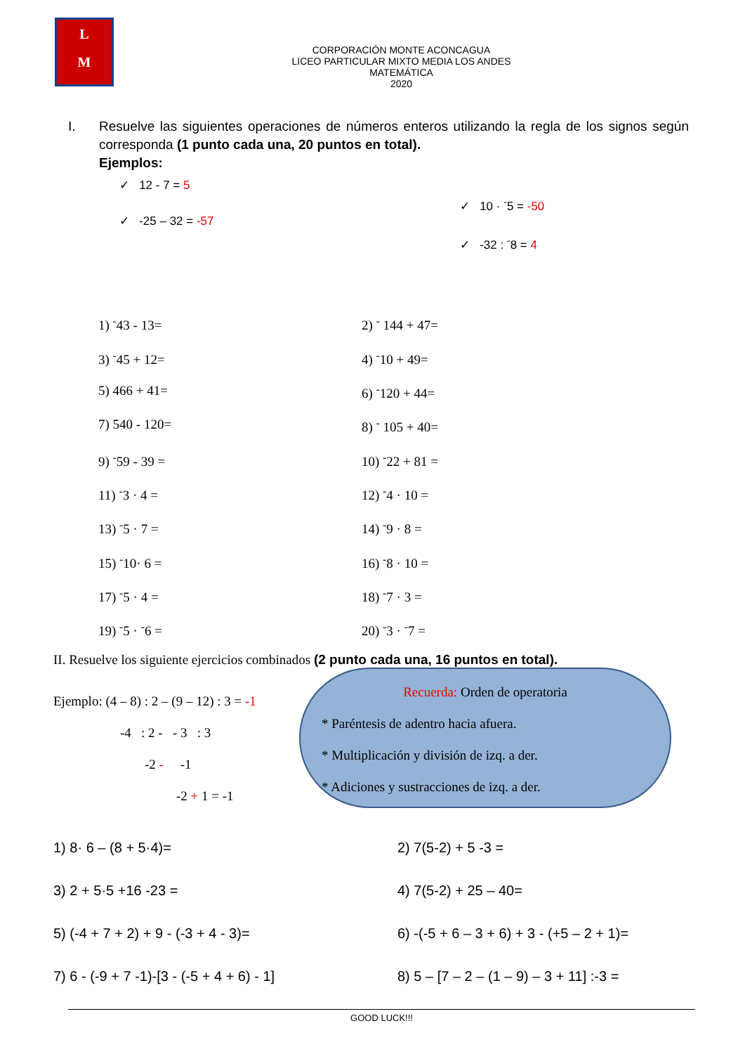L
M
CORPORACIÓN MONTE ACONCAGUA
LICEO PARTICULAR MIXTO MEDIA LOS ANDES
MATEMÁTICA
2020
I. Resuelve las siguientes operaciones de números enteros utilizando la regla de los signos según corresponda (1 punto cada una, 20 puntos en total).
Ejemplos:
✓ 12 - 7 = 5
✓ -25 – 32 = -57
✓ 10 · <sup>-</sup>5 = -50
✓ -32 : <sup>-</sup>8 = 4
1) <sup>-</sup>43 - 13=
2) <sup>-</sup> 144 + 47=
3) <sup>-</sup>45 + 12=
4) <sup>-</sup>10 + 49=
5) 466 + 41=
6) <sup>-</sup>120 + 44=
7) 540 - 120=
8) <sup>-</sup> 105 + 40=
9) <sup>-</sup>59 - 39 =
10) <sup>-</sup>22 + 81 =
11) <sup>-</sup>3 · 4 =
12) <sup>-</sup>4 · 10 =
13) <sup>-</sup>5 · 7 =
14) <sup>-</sup>9 · 8 =
15) <sup>-</sup>10· 6 =
16) <sup>-</sup>8 · 10 =
17) <sup>-</sup>5 · 4 =
18) <sup>-</sup>7 · 3 =
19) <sup>-</sup>5 · <sup>-</sup>6 =
20) <sup>-</sup>3 · <sup>-</sup>7 =
II. Resuelve los siguiente ejercicios combinados (2 punto cada una, 16 puntos en total).
Ejemplo: (4 – 8) : 2 – (9 – 12) : 3 = -1
-4 : 2 - - 3 : 3
-2 - -1
-2 + 1 = -1
Recuerda: Orden de operatoria
* Paréntesis de adentro hacia afuera.
* Multiplicación y división de izq. a der.
* Adiciones y sustracciones de izq. a der.
1) 8· 6 – (8 + 5·4)=
2) 7(5-2) + 5 -3 =
3) 2 + 5·5 +16 -23 =
4) 7(5-2) + 25 – 40=
5) (-4 + 7 + 2) + 9 - (-3 + 4 - 3)=
6) -(-5 + 6 – 3 + 6) + 3 - (+5 – 2 + 1)=
7) 6 - (-9 + 7 -1)-[3 - (-5 + 4 + 6) - 1]
8) 5 – [7 – 2 – (1 – 9) – 3 + 11] :-3 =
GOOD LUCK!!!